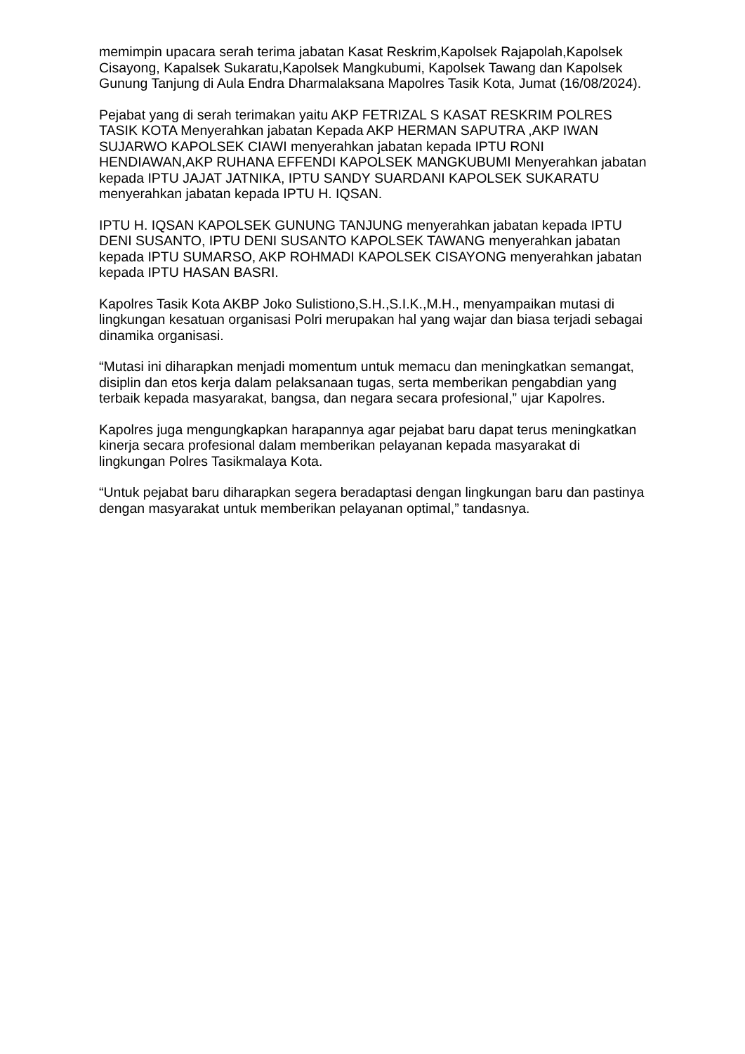memimpin upacara serah terima jabatan Kasat Reskrim,Kapolsek Rajapolah,Kapolsek Cisayong, Kapalsek Sukaratu,Kapolsek Mangkubumi, Kapolsek Tawang dan Kapolsek Gunung Tanjung di Aula Endra Dharmalaksana Mapolres Tasik Kota, Jumat (16/08/2024).
Pejabat yang di serah terimakan yaitu AKP FETRIZAL S KASAT RESKRIM POLRES TASIK KOTA Menyerahkan jabatan Kepada AKP HERMAN SAPUTRA ,AKP IWAN SUJARWO KAPOLSEK CIAWI menyerahkan jabatan kepada IPTU RONI HENDIAWAN,AKP RUHANA EFFENDI KAPOLSEK MANGKUBUMI Menyerahkan jabatan kepada IPTU JAJAT JATNIKA, IPTU SANDY SUARDANI KAPOLSEK SUKARATU menyerahkan jabatan kepada IPTU H. IQSAN.
IPTU H. IQSAN KAPOLSEK GUNUNG TANJUNG menyerahkan jabatan kepada IPTU DENI SUSANTO, IPTU DENI SUSANTO KAPOLSEK TAWANG menyerahkan jabatan kepada IPTU SUMARSO, AKP ROHMADI KAPOLSEK CISAYONG menyerahkan jabatan kepada IPTU HASAN BASRI.
Kapolres Tasik Kota AKBP Joko Sulistiono,S.H.,S.I.K.,M.H., menyampaikan mutasi di lingkungan kesatuan organisasi Polri merupakan hal yang wajar dan biasa terjadi sebagai dinamika organisasi.
“Mutasi ini diharapkan menjadi momentum untuk memacu dan meningkatkan semangat, disiplin dan etos kerja dalam pelaksanaan tugas, serta memberikan pengabdian yang terbaik kepada masyarakat, bangsa, dan negara secara profesional,” ujar Kapolres.
Kapolres juga mengungkapkan harapannya agar pejabat baru dapat terus meningkatkan kinerja secara profesional dalam memberikan pelayanan kepada masyarakat di lingkungan Polres Tasikmalaya Kota.
“Untuk pejabat baru diharapkan segera beradaptasi dengan lingkungan baru dan pastinya dengan masyarakat untuk memberikan pelayanan optimal,” tandasnya.